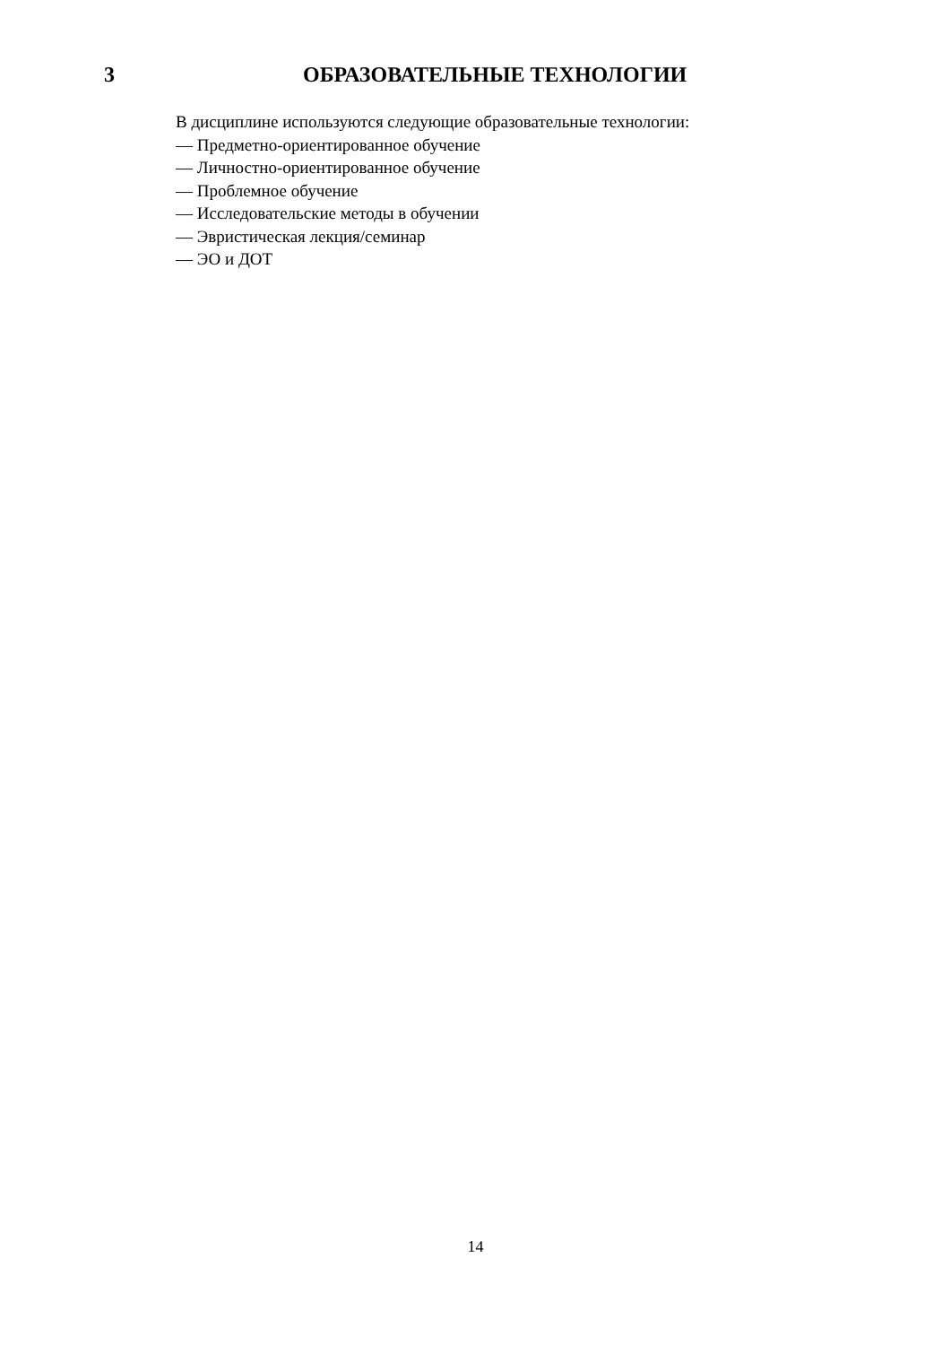3 ОБРАЗОВАТЕЛЬНЫЕ ТЕХНОЛОГИИ
В дисциплине используются следующие образовательные технологии:
— Предметно-ориентированное обучение
— Личностно-ориентированное обучение
— Проблемное обучение
— Исследовательские методы в обучении
— Эвристическая лекция/семинар
— ЭО и ДОТ
14